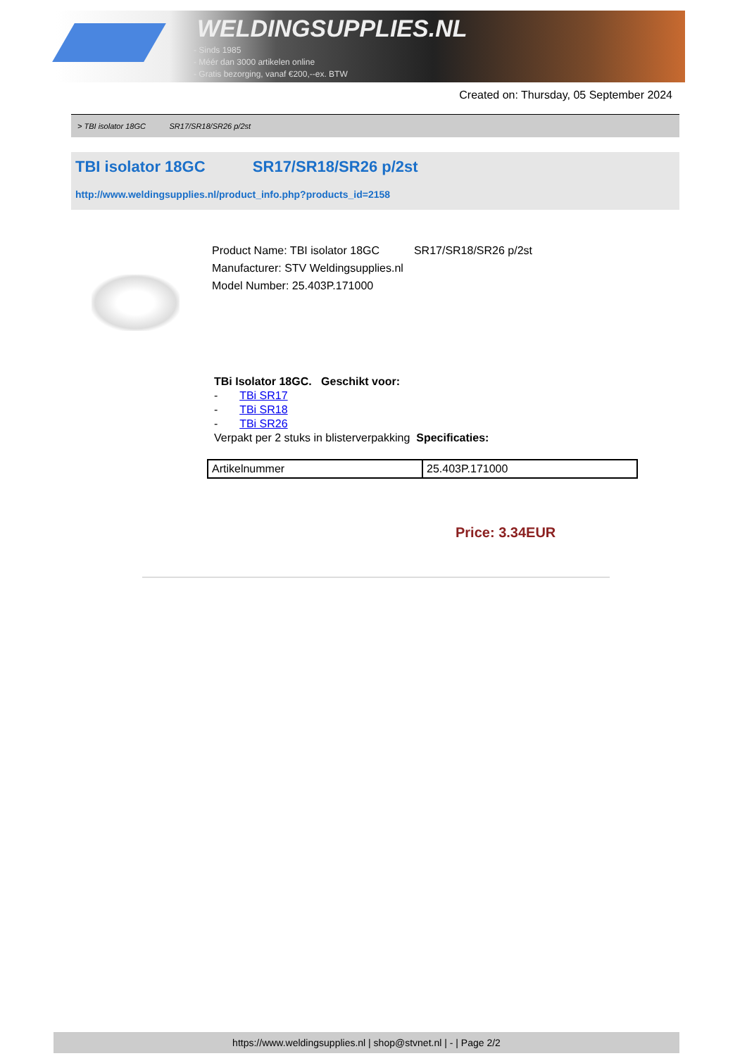WELDINGSUPPLIES.NL
- Sinds 1985
- Méér dan 3000 artikelen online
- Gratis bezorging, vanaf €200,--ex. BTW
Created on: Thursday, 05 September 2024
> TBI isolator 18GC SR17/SR18/SR26 p/2st
TBI isolator 18GC SR17/SR18/SR26 p/2st
http://www.weldingsupplies.nl/product_info.php?products_id=2158
Product Name: TBI isolator 18GC SR17/SR18/SR26 p/2st
Manufacturer: STV Weldingsupplies.nl
Model Number: 25.403P.171000
TBi Isolator 18GC. Geschikt voor:
- TBi SR17
- TBi SR18
- TBi SR26
Verpakt per 2 stuks in blisterverpakking Specificaties:
| Artikelnummer | 25.403P.171000 |
Price: 3.34EUR
https://www.weldingsupplies.nl | shop@stvnet.nl | - | Page 2/2